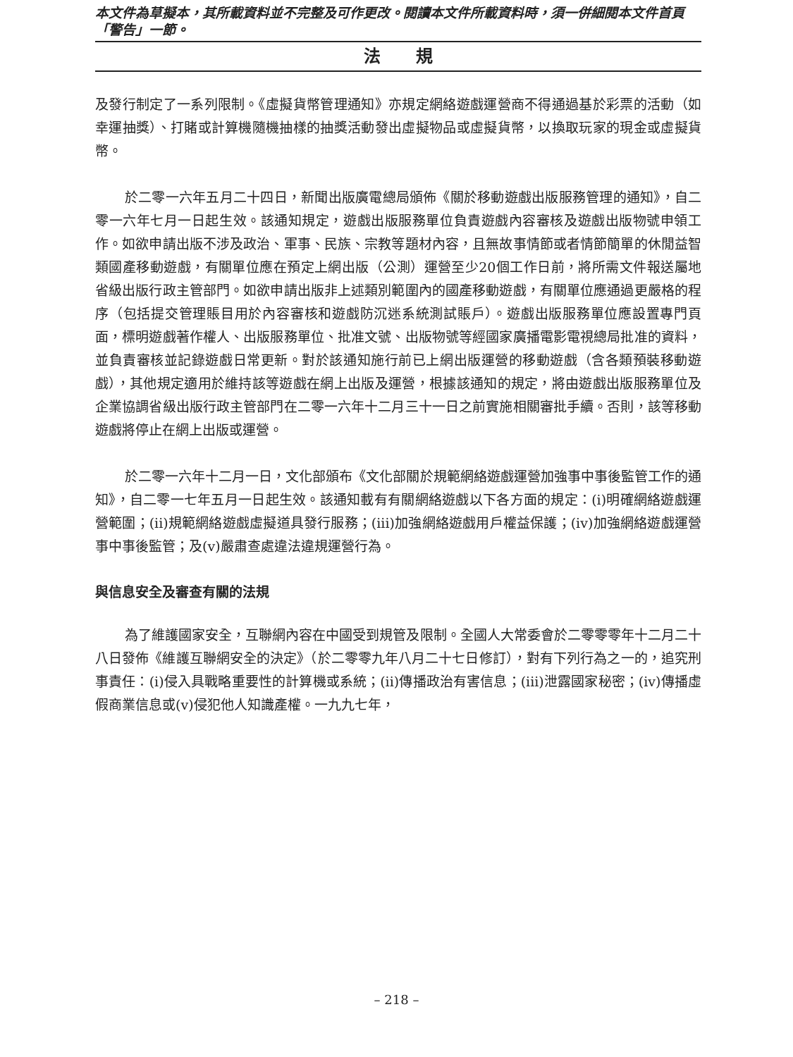本文件為草擬本，其所載資料並不完整及可作更改。閱讀本文件所載資料時，須一併細閱本文件首頁「警告」一節。
法規
及發行制定了一系列限制。《虛擬貨幣管理通知》亦規定網絡遊戲運營商不得通過基於彩票的活動（如幸運抽獎）、打賭或計算機隨機抽樣的抽獎活動發出虛擬物品或虛擬貨幣，以換取玩家的現金或虛擬貨幣。
於二零一六年五月二十四日，新聞出版廣電總局頒佈《關於移動遊戲出版服務管理的通知》，自二零一六年七月一日起生效。該通知規定，遊戲出版服務單位負責遊戲內容審核及遊戲出版物號申領工作。如欲申請出版不涉及政治、軍事、民族、宗教等題材內容，且無故事情節或者情節簡單的休閒益智類國產移動遊戲，有關單位應在預定上網出版（公測）運營至少20個工作日前，將所需文件報送屬地省級出版行政主管部門。如欲申請出版非上述類別範圍內的國產移動遊戲，有關單位應通過更嚴格的程序（包括提交管理賬目用於內容審核和遊戲防沉迷系統測試賬戶）。遊戲出版服務單位應設置專門頁面，標明遊戲著作權人、出版服務單位、批准文號、出版物號等經國家廣播電影電視總局批准的資料，並負責審核並記錄遊戲日常更新。對於該通知施行前已上網出版運營的移動遊戲（含各類預裝移動遊戲），其他規定適用於維持該等遊戲在網上出版及運營，根據該通知的規定，將由遊戲出版服務單位及企業協調省級出版行政主管部門在二零一六年十二月三十一日之前實施相關審批手續。否則，該等移動遊戲將停止在網上出版或運營。
於二零一六年十二月一日，文化部頒布《文化部關於規範網絡遊戲運營加強事中事後監管工作的通知》，自二零一七年五月一日起生效。該通知載有有關網絡遊戲以下各方面的規定：(i)明確網絡遊戲運營範圍；(ii)規範網絡遊戲虛擬道具發行服務；(iii)加強網絡遊戲用戶權益保護；(iv)加強網絡遊戲運營事中事後監管；及(v)嚴肅查處違法違規運營行為。
與信息安全及審查有關的法規
為了維護國家安全，互聯網內容在中國受到規管及限制。全國人大常委會於二零零零年十二月二十八日發佈《維護互聯網安全的決定》（於二零零九年八月二十七日修訂），對有下列行為之一的，追究刑事責任：(i)侵入具戰略重要性的計算機或系統；(ii)傳播政治有害信息；(iii)泄露國家秘密；(iv)傳播虛假商業信息或(v)侵犯他人知識產權。一九九七年，
– 218 –